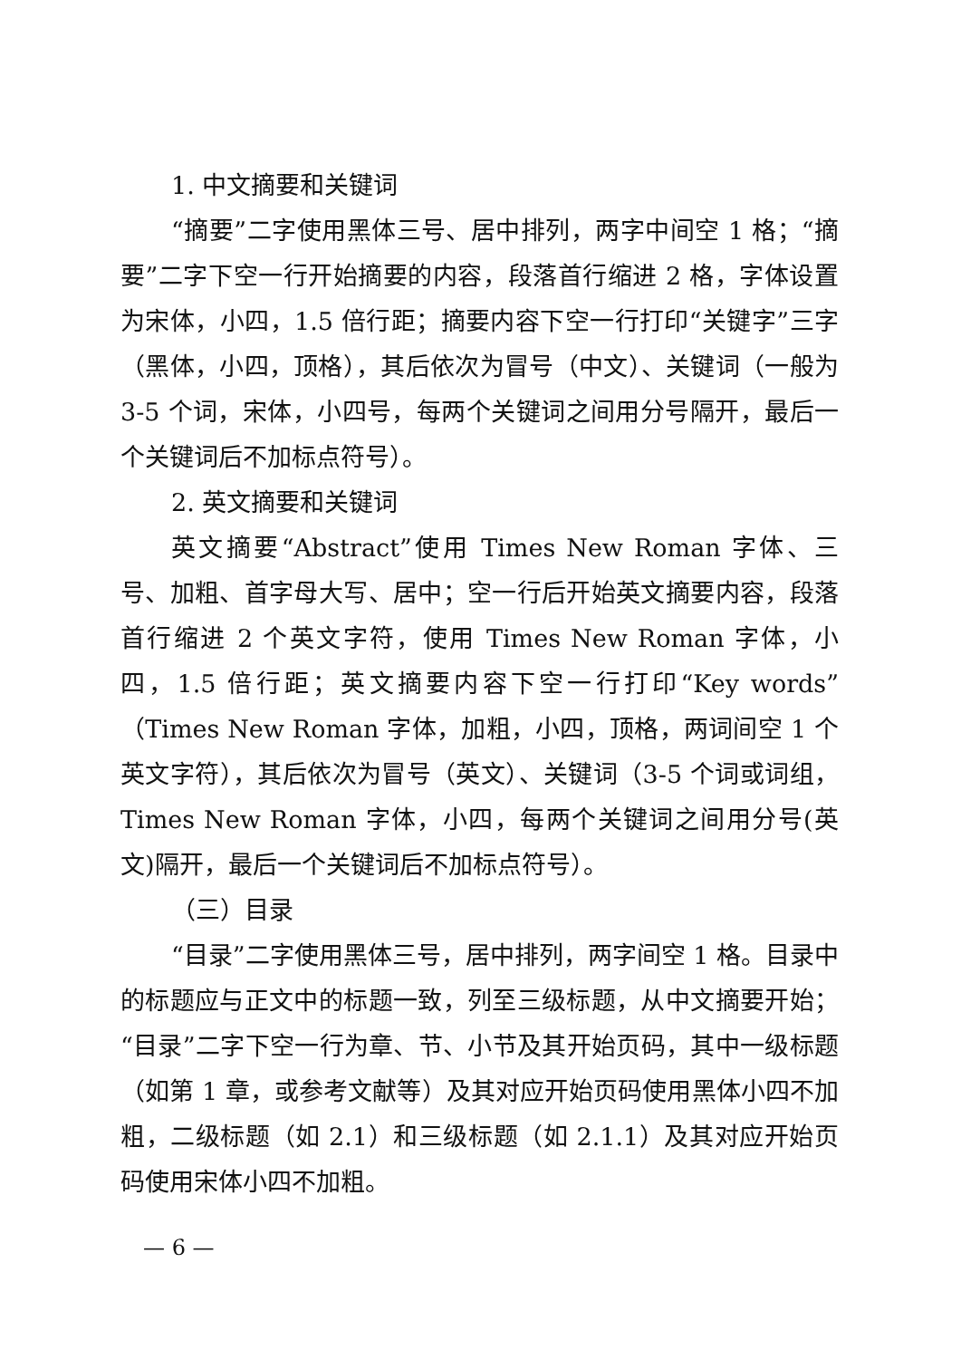1. 中文摘要和关键词
“摘要”二字使用黑体三号、居中排列，两字中间空 1 格；“摘要”二字下空一行开始摘要的内容，段落首行缩进 2 格，字体设置为宋体，小四，1.5 倍行距；摘要内容下空一行打印“关键字”三字（黑体，小四，顶格），其后依次为冒号（中文）、关键词（一般为 3-5 个词，宋体，小四号，每两个关键词之间用分号隔开，最后一个关键词后不加标点符号）。
2. 英文摘要和关键词
英文摘要“Abstract”使用 Times New Roman 字体、三号、加粗、首字母大写、居中；空一行后开始英文摘要内容，段落首行缩进 2 个英文字符，使用 Times New Roman 字体，小四，1.5 倍行距；英文摘要内容下空一行打印“Key words”（Times New Roman 字体，加粗，小四，顶格，两词间空 1 个英文字符），其后依次为冒号（英文）、关键词（3-5 个词或词组，Times New Roman 字体，小四，每两个关键词之间用分号(英文)隔开，最后一个关键词后不加标点符号）。
（三）目录
“目录”二字使用黑体三号，居中排列，两字间空 1 格。目录中的标题应与正文中的标题一致，列至三级标题，从中文摘要开始；“目录”二字下空一行为章、节、小节及其开始页码，其中一级标题（如第 1 章，或参考文献等）及其对应开始页码使用黑体小四不加粗，二级标题（如 2.1）和三级标题（如 2.1.1）及其对应开始页码使用宋体小四不加粗。
— 6 —